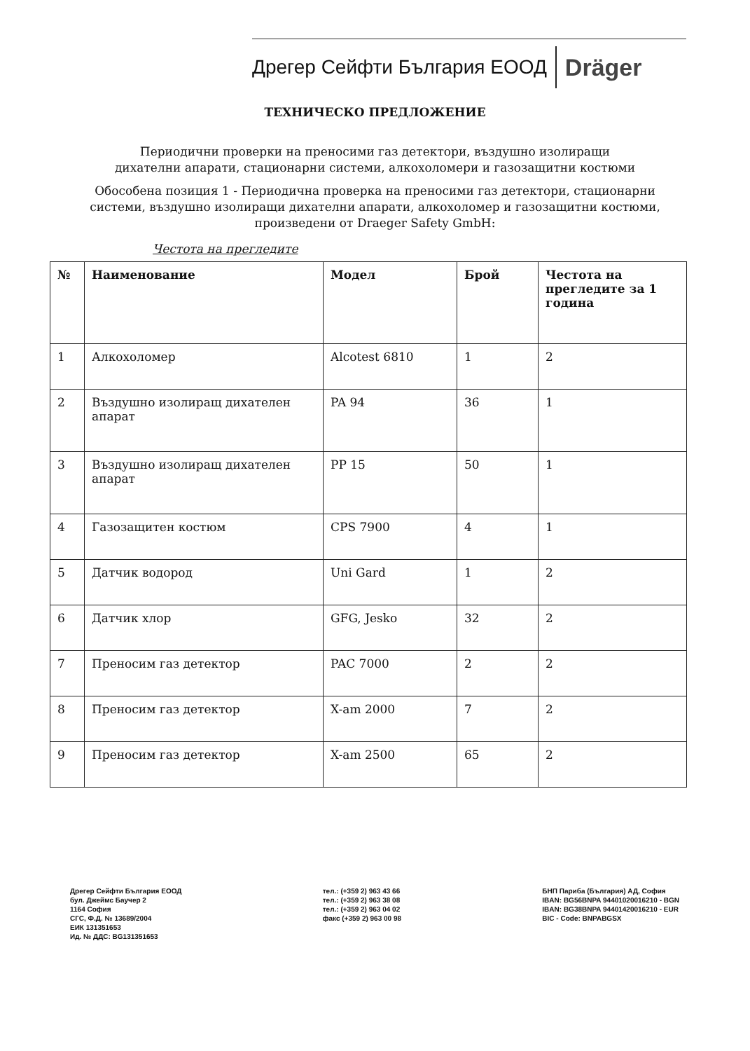Дрегер Сейфти България ЕООД Dräger
ТЕХНИЧЕСКО ПРЕДЛОЖЕНИЕ
Периодични проверки на преносими газ детектори, въздушно изолиращи дихателни апарати, стационарни системи, алкохоломери и газозащитни костюми
Обособена позиция 1 - Периодична проверка на преносими газ детектори, стационарни системи, въздушно изолиращи дихателни апарати, алкохоломер и газозащитни костюми, произведени от Draeger Safety GmbH:
Честота на прегледите
| № | Наименование | Модел | Брой | Честота на прегледите за 1 година |
| --- | --- | --- | --- | --- |
| 1 | Алкохоломер | Alcotest 6810 | 1 | 2 |
| 2 | Въздушно изолиращ дихателен апарат | PA 94 | 36 | 1 |
| 3 | Въздушно изолиращ дихателен апарат | PP 15 | 50 | 1 |
| 4 | Газозащитен костюм | CPS 7900 | 4 | 1 |
| 5 | Датчик водород | Uni Gard | 1 | 2 |
| 6 | Датчик хлор | GFG, Jesko | 32 | 2 |
| 7 | Преносим газ детектор | PAC 7000 | 2 | 2 |
| 8 | Преносим газ детектор | X-am 2000 | 7 | 2 |
| 9 | Преносим газ детектор | X-am 2500 | 65 | 2 |
Дрегер Сейфти България ЕООД
бул. Джеймс Баучер 2
1164 София
СГС, Ф.Д. № 13689/2004
ЕИК 131351653
Ид. № ДДС: BG131351653
тел.: (+359 2) 963 43 66
тел.: (+359 2) 963 38 08
тел.: (+359 2) 963 04 02
факс (+359 2) 963 00 98
БНП Париба (България) АД, София
IBAN: BG56BNPA 94401020016210 - BGN
IBAN: BG38BNPA 94401420016210 - EUR
BIC - Code: BNPABGSX